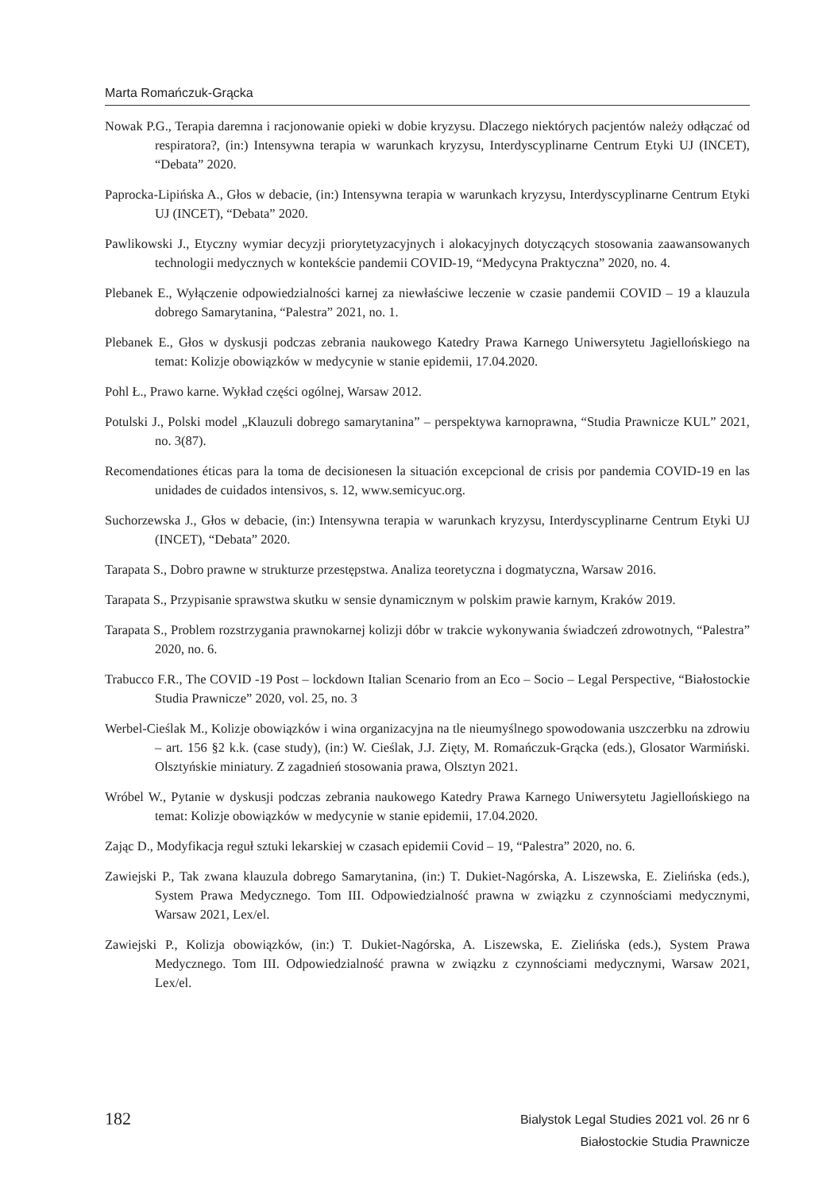Marta Romańczuk-Grącka
Nowak P.G., Terapia daremna i racjonowanie opieki w dobie kryzysu. Dlaczego niektórych pacjentów należy odłączać od respiratora?, (in:) Intensywna terapia w warunkach kryzysu, Interdyscyplinarne Centrum Etyki UJ (INCET), “Debata” 2020.
Paprocka-Lipińska A., Głos w debacie, (in:) Intensywna terapia w warunkach kryzysu, Interdyscyplinarne Centrum Etyki UJ (INCET), “Debata” 2020.
Pawlikowski J., Etyczny wymiar decyzji priorytetyzacyjnych i alokacyjnych dotyczących stosowania zaawansowanych technologii medycznych w kontekście pandemii COVID-19, “Medycyna Praktyczna” 2020, no. 4.
Plebanek E., Wyłączenie odpowiedzialności karnej za niewłaściwe leczenie w czasie pandemii COVID – 19 a klauzula dobrego Samarytanina, “Palestra” 2021, no. 1.
Plebanek E., Głos w dyskusji podczas zebrania naukowego Katedry Prawa Karnego Uniwersytetu Jagiellońskiego na temat: Kolizje obowiązków w medycynie w stanie epidemii, 17.04.2020.
Pohl Ł., Prawo karne. Wykład części ogólnej, Warsaw 2012.
Potulski J., Polski model „Klauzuli dobrego samarytanina” – perspektywa karnoprawna, “Studia Prawnicze KUL” 2021, no. 3(87).
Recomendationes éticas para la toma de decisionesen la situación excepcional de crisis por pandemia COVID-19 en las unidades de cuidados intensivos, s. 12, www.semicyuc.org.
Suchorzewska J., Głos w debacie, (in:) Intensywna terapia w warunkach kryzysu, Interdyscyplinarne Centrum Etyki UJ (INCET), “Debata” 2020.
Tarapata S., Dobro prawne w strukturze przestępstwa. Analiza teoretyczna i dogmatyczna, Warsaw 2016.
Tarapata S., Przypisanie sprawstwa skutku w sensie dynamicznym w polskim prawie karnym, Kraków 2019.
Tarapata S., Problem rozstrzygania prawnokarnej kolizji dóbr w trakcie wykonywania świadczeń zdrowotnych, “Palestra” 2020, no. 6.
Trabucco F.R., The COVID -19 Post – lockdown Italian Scenario from an Eco – Socio – Legal Perspective, “Białostockie Studia Prawnicze” 2020, vol. 25, no. 3
Werbel-Cieślak M., Kolizje obowiązków i wina organizacyjna na tle nieumyślnego spowodowania uszczerbku na zdrowiu – art. 156 §2 k.k. (case study), (in:) W. Cieślak, J.J. Zięty, M. Romańczuk-Grącka (eds.), Glosator Warmiński. Olsztyńskie miniatury. Z zagadnień stosowania prawa, Olsztyn 2021.
Wróbel W., Pytanie w dyskusji podczas zebrania naukowego Katedry Prawa Karnego Uniwersytetu Jagiellońskiego na temat: Kolizje obowiązków w medycynie w stanie epidemii, 17.04.2020.
Zając D., Modyfikacja reguł sztuki lekarskiej w czasach epidemii Covid – 19, “Palestra” 2020, no. 6.
Zawiejski P., Tak zwana klauzula dobrego Samarytanina, (in:) T. Dukiet-Nagórska, A. Liszewska, E. Zielińska (eds.), System Prawa Medycznego. Tom III. Odpowiedzialność prawna w związku z czynnościami medycznymi, Warsaw 2021, Lex/el.
Zawiejski P., Kolizja obowiązków, (in:) T. Dukiet-Nagórska, A. Liszewska, E. Zielińska (eds.), System Prawa Medycznego. Tom III. Odpowiedzialność prawna w związku z czynnościami medycznymi, Warsaw 2021, Lex/el.
182
Bialystok Legal Studies 2021 vol. 26 nr 6
Białostockie Studia Prawnicze